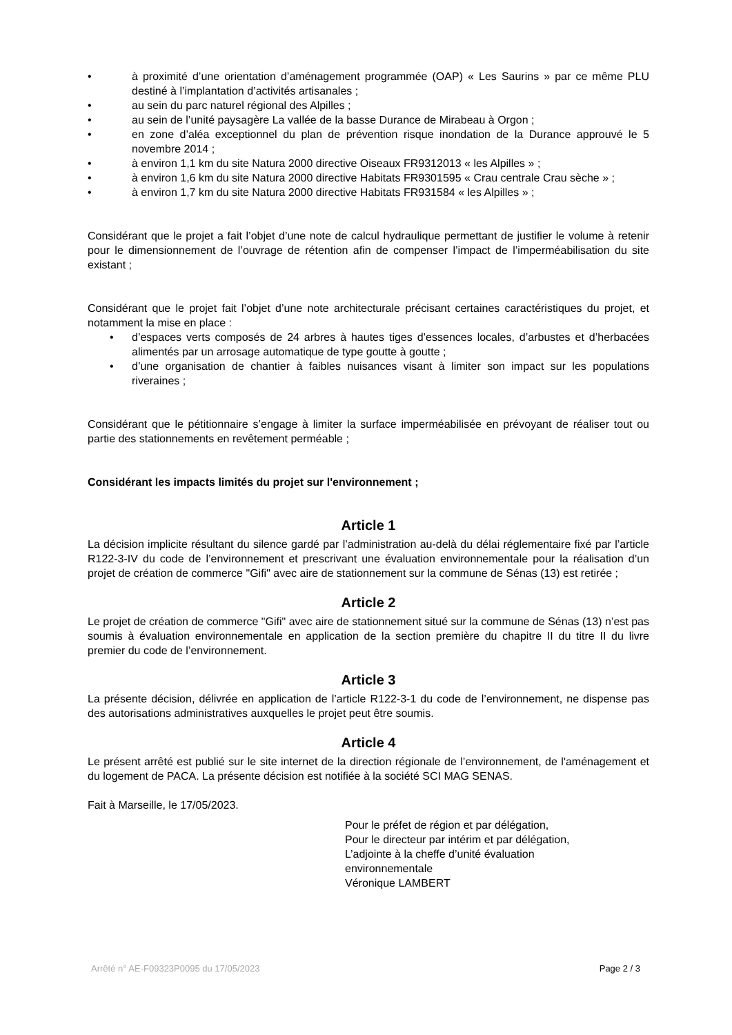• à proximité d’une orientation d’aménagement programmée (OAP) « Les Saurins » par ce même PLU destiné à l’implantation d’activités artisanales ;
• au sein du parc naturel régional des Alpilles ;
• au sein de l’unité paysagère La vallée de la basse Durance de Mirabeau à Orgon ;
• en zone d’aléa exceptionnel du plan de prévention risque inondation de la Durance approuvé le 5 novembre 2014 ;
• à environ 1,1 km du site Natura 2000 directive Oiseaux FR9312013 « les Alpilles » ;
• à environ 1,6 km du site Natura 2000 directive Habitats FR9301595 « Crau centrale Crau sèche » ;
• à environ 1,7 km du site Natura 2000 directive Habitats FR931584 « les Alpilles » ;
Considérant que le projet a fait l’objet d’une note de calcul hydraulique permettant de justifier le volume à retenir pour le dimensionnement de l’ouvrage de rétention afin de compenser l’impact de l’imperméabilisation du site existant ;
Considérant que le projet fait l’objet d’une note architecturale précisant certaines caractéristiques du projet, et notamment la mise en place :
• d’espaces verts composés de 24 arbres à hautes tiges d’essences locales, d’arbustes et d’herbacées alimentés par un arrosage automatique de type goutte à goutte ;
• d’une organisation de chantier à faibles nuisances visant à limiter son impact sur les populations riveraines ;
Considérant que le pétitionnaire s’engage à limiter la surface imperméabilisée en prévoyant de réaliser tout ou partie des stationnements en revêtement perméable ;
Considérant les impacts limités du projet sur l'environnement ;
Article 1
La décision implicite résultant du silence gardé par l’administration au-delà du délai réglementaire fixé par l’article R122-3-IV du code de l’environnement et prescrivant une évaluation environnementale pour la réalisation d’un projet de création de commerce "Gifi" avec aire de stationnement sur la commune de Sénas (13) est retirée ;
Article 2
Le projet de création de commerce "Gifi" avec aire de stationnement situé sur la commune de Sénas (13) n’est pas soumis à évaluation environnementale en application de la section première du chapitre II du titre II du livre premier du code de l’environnement.
Article 3
La présente décision, délivrée en application de l’article R122-3-1 du code de l’environnement, ne dispense pas des autorisations administratives auxquelles le projet peut être soumis.
Article 4
Le présent arrêté est publié sur le site internet de la direction régionale de l’environnement, de l'aménagement et du logement de PACA. La présente décision est notifiée à la société SCI MAG SENAS.
Fait à Marseille, le 17/05/2023.
Pour le préfet de région et par délégation,
Pour le directeur par intérim et par délégation,
L’adjointe à la cheffe d’unité évaluation
environnementale
Véronique LAMBERT
Arrêté n° AE-F09323P0095 du 17/05/2023 Page 2 / 3